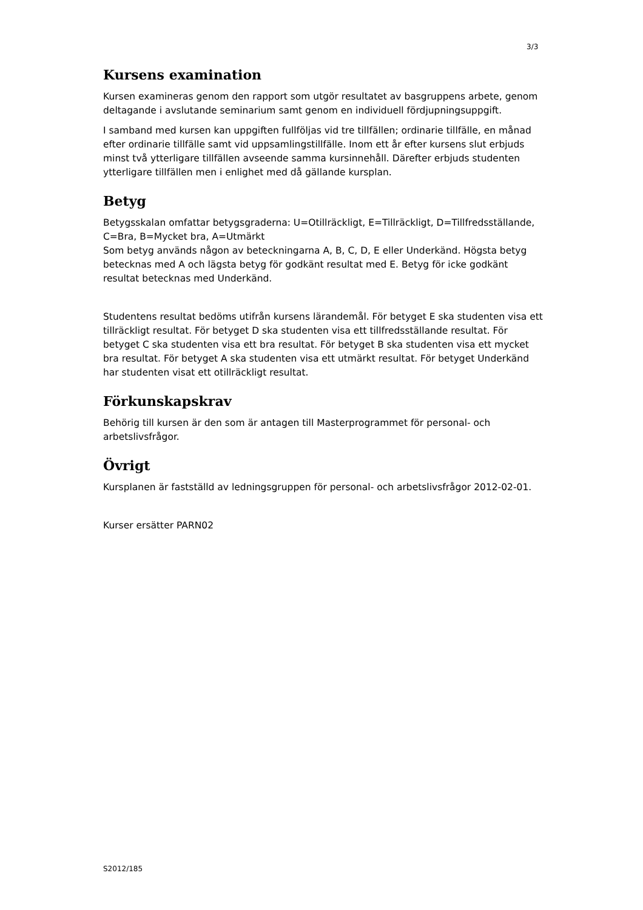3/3
Kursens examination
Kursen examineras genom den rapport som utgör resultatet av basgruppens arbete, genom deltagande i avslutande seminarium samt genom en individuell fördjupningsuppgift.
I samband med kursen kan uppgiften fullföljas vid tre tillfällen; ordinarie tillfälle, en månad efter ordinarie tillfälle samt vid uppsamlingstillfälle. Inom ett år efter kursens slut erbjuds minst två ytterligare tillfällen avseende samma kursinnehåll. Därefter erbjuds studenten ytterligare tillfällen men i enlighet med då gällande kursplan.
Betyg
Betygsskalan omfattar betygsgraderna: U=Otillräckligt, E=Tillräckligt, D=Tillfredsställande, C=Bra, B=Mycket bra, A=Utmärkt
Som betyg används någon av beteckningarna A, B, C, D, E eller Underkänd. Högsta betyg betecknas med A och lägsta betyg för godkänt resultat med E. Betyg för icke godkänt resultat betecknas med Underkänd.
Studentens resultat bedöms utifrån kursens lärandemål. För betyget E ska studenten visa ett tillräckligt resultat. För betyget D ska studenten visa ett tillfredsställande resultat. För betyget C ska studenten visa ett bra resultat. För betyget B ska studenten visa ett mycket bra resultat. För betyget A ska studenten visa ett utmärkt resultat. För betyget Underkänd har studenten visat ett otillräckligt resultat.
Förkunskapskrav
Behörig till kursen är den som är antagen till Masterprogrammet för personal- och arbetslivsfrågor.
Övrigt
Kursplanen är fastställd av ledningsgruppen för personal- och arbetslivsfrågor 2012-02-01.
Kurser ersätter PARN02
S2012/185